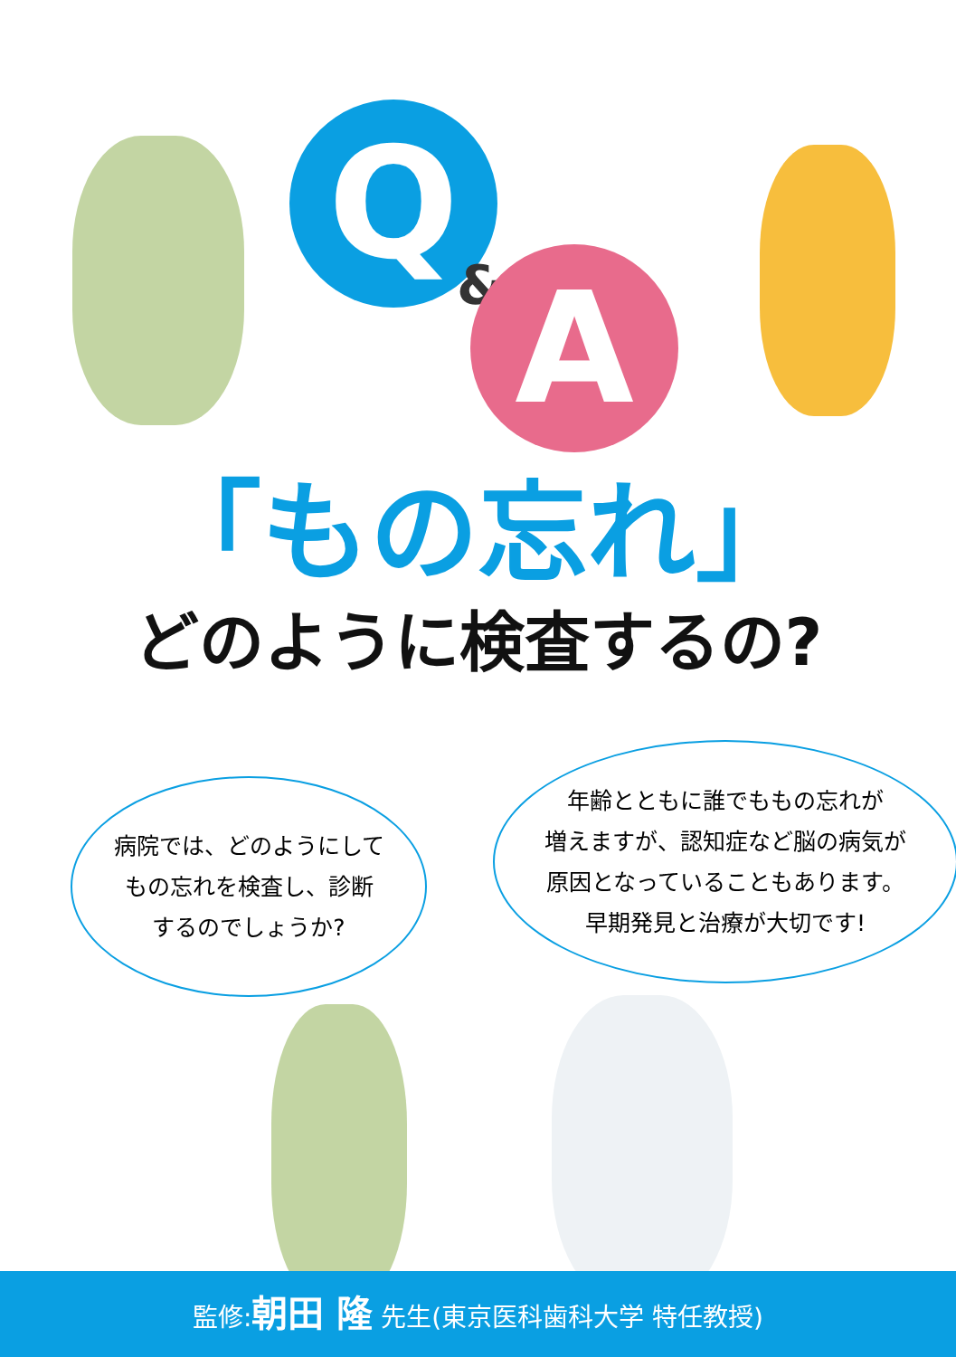Q
& A
「もの忘れ」
どのように検査するの?
病院では、どのようにして
もの忘れを検査し、診断
するのでしょうか?
年齢とともに誰でももの忘れが
増えますが、認知症など脳の病気が
原因となっていることもあります。
早期発見と治療が大切です!
監修:朝田 隆 先生(東京医科歯科大学 特任教授)